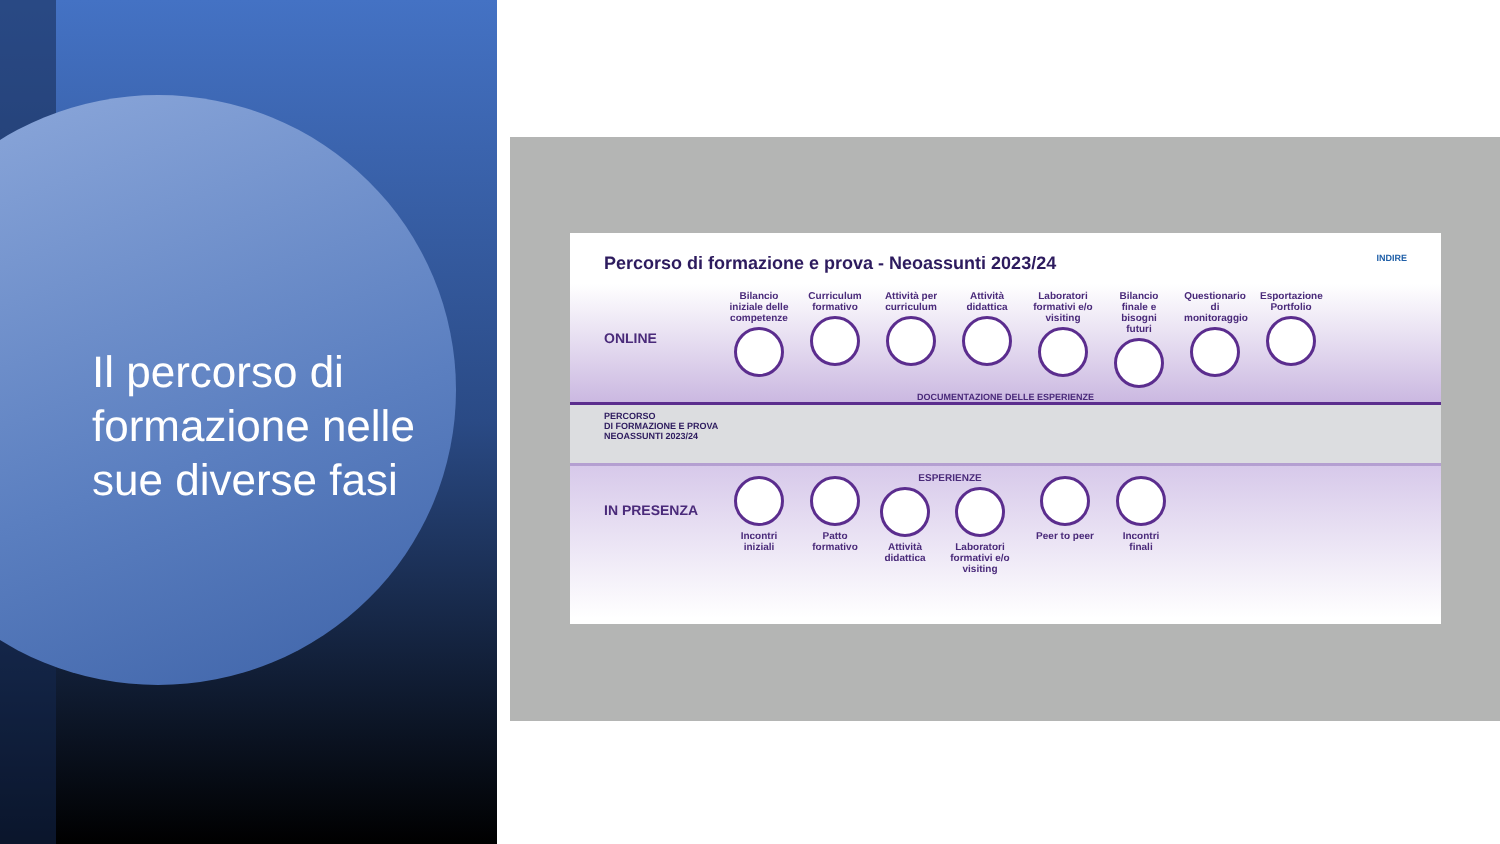Il percorso di formazione nelle sue diverse fasi
Percorso di formazione e prova - Neoassunti 2023/24 INDIRE
ONLINE
Bilancio iniziale delle competenze
Curriculum formativo
Attività per curriculum
Attività didattica
Laboratori formativi e/o visiting
Bilancio finale e bisogni futuri
Questionario di monitoraggio
Esportazione Portfolio
DOCUMENTAZIONE DELLE ESPERIENZE
PERCORSO
DI FORMAZIONE E PROVA
NEOASSUNTI 2023/24
IN PRESENZA
Incontri iniziali
Patto formativo
ESPERIENZE
Attività didattica Laboratori formativi e/o visiting
Peer to peer
Incontri finali
PORTFOLIO A SCUOLA